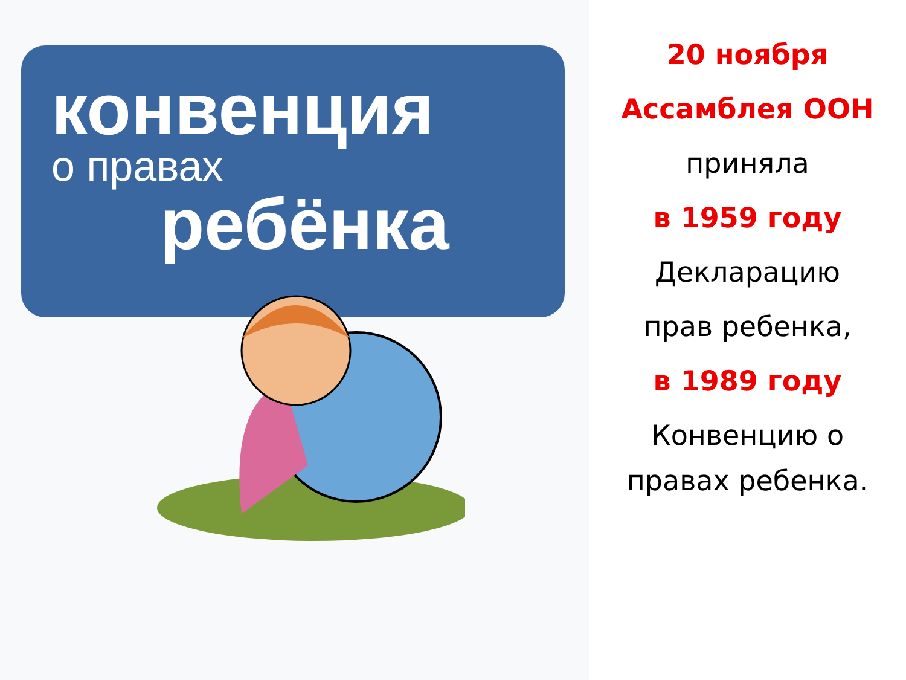конвенция
о правах
ребёнка
20 ноября
Ассамблея ООН
приняла
в 1959 году
Декларацию
прав ребенка,
в 1989 году
Конвенцию о
правах ребенка.